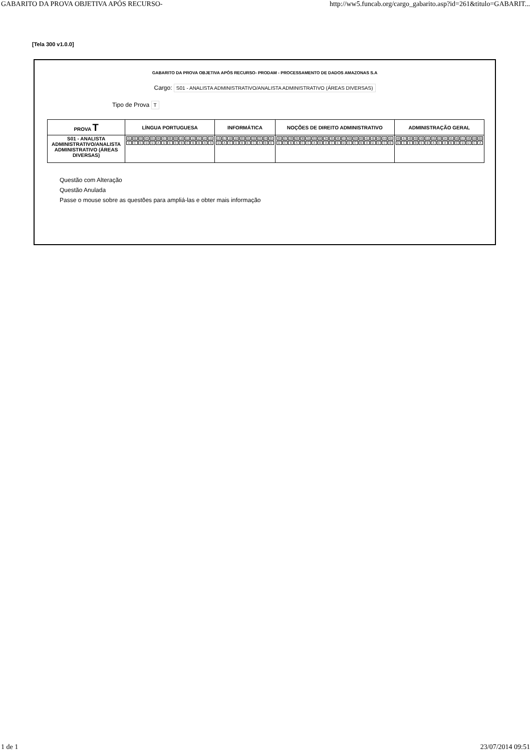GABARITO DA PROVA OBJETIVA APÓS RECURSO- http://ww5.funcab.org/cargo_gabarito.asp?id=261&titulo=GABARIT...
[Tela 300 v1.0.0]
GABARITO DA PROVA OBJETIVA APÓS RECURSO- PRODAM - PROCESSAMENTO DE DADOS AMAZONAS S.A
Cargo: S01 - ANALISTA ADMINISTRATIVO/ANALISTA ADMINISTRATIVO (ÁREAS DIVERSAS)
Tipo de Prova T
| PROVA T | LÍNGUA PORTUGUESA | INFORMÁTICA | NOÇÕES DE DIREITO ADMINISTRATIVO | ADMINISTRAÇÃO GERAL |
| --- | --- | --- | --- | --- |
| S01 - ANALISTA ADMINISTRATIVO/ANALISTA ADMINISTRATIVO (ÁREAS DIVERSAS) | / 01 / 02 / 03 / 04 / 05 / 06 / 07 / 08 / 09 / 10 / 11 / 12 / 13 / 14 / 15 / / C / C / E / D / D / A / D / E / E / B / C / B / B / A / A / | / 16 / 17 / 18 / 19 / 20 / 21 / 22 / 23 / 24 / 25 / / D / A / C / D / B / E / C / A / B / E / | / 26 / 27 / 28 / 29 / 30 / 31 / 32 / 33 / 34 / 35 / 36 / 37 / 38 / 39 / 40 / 41 / 42 / 43 / 44 / 45 / / D / C / B / A / C / C / A / B / A / C / E / D / E / C / B / A / D / E / C / B / | / 46 / 47 / 48 / 49 / 50 / 51 / 52 / 53 / 54 / 55 / 56 / 57 / 58 / 59 / 60 / / D / C / E / B / E / B / A / E / A / B / C / D / D / C / A / |
Questão com Alteração
Questão Anulada
Passe o mouse sobre as questões para ampliá-las e obter mais informação
1 de 1 23/07/2014 09:51